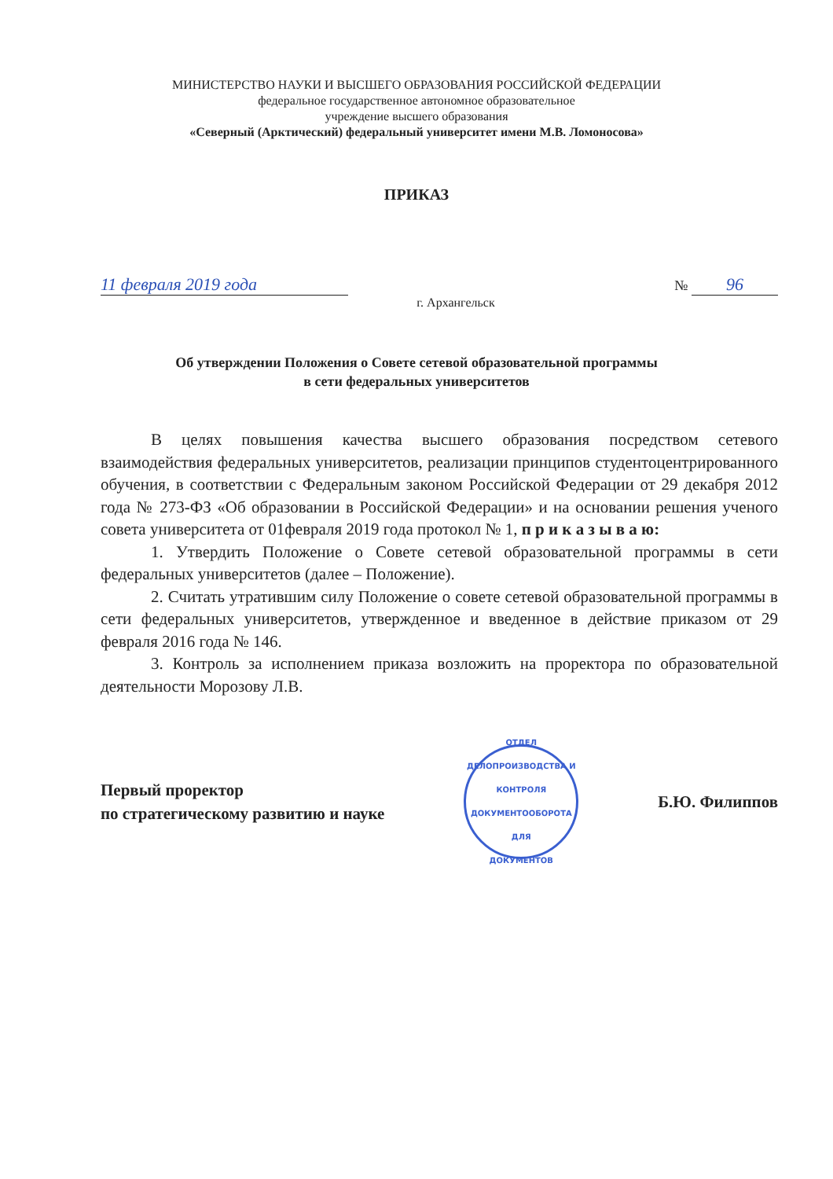МИНИСТЕРСТВО НАУКИ И ВЫСШЕГО ОБРАЗОВАНИЯ РОССИЙСКОЙ ФЕДЕРАЦИИ
федеральное государственное автономное образовательное
учреждение высшего образования
«Северный (Арктический) федеральный университет имени М.В. Ломоносова»
ПРИКАЗ
11 февраля 2019 года
№ 96
г. Архангельск
Об утверждении Положения о Совете сетевой образовательной программы
в сети федеральных университетов
В целях повышения качества высшего образования посредством сетевого взаимодействия федеральных университетов, реализации принципов студентоцентрированного обучения, в соответствии с Федеральным законом Российской Федерации от 29 декабря 2012 года № 273-ФЗ «Об образовании в Российской Федерации» и на основании решения ученого совета университета от 01февраля 2019 года протокол № 1, п р и к а з ы в а ю:
1. Утвердить Положение о Совете сетевой образовательной программы в сети федеральных университетов (далее – Положение).
2. Считать утратившим силу Положение о совете сетевой образовательной программы в сети федеральных университетов, утвержденное и введенное в действие приказом от 29 февраля 2016 года № 146.
3. Контроль за исполнением приказа возложить на проректора по образовательной деятельности Морозову Л.В.
Первый проректор
по стратегическому развитию и науке
ОТДЕЛ ДЕЛОПРОИЗВОДСТВА И КОНТРОЛЯ ДОКУМЕНТООБОРОТА
ДЛЯ
ДОКУМЕНТОВ
Б.Ю. Филиппов